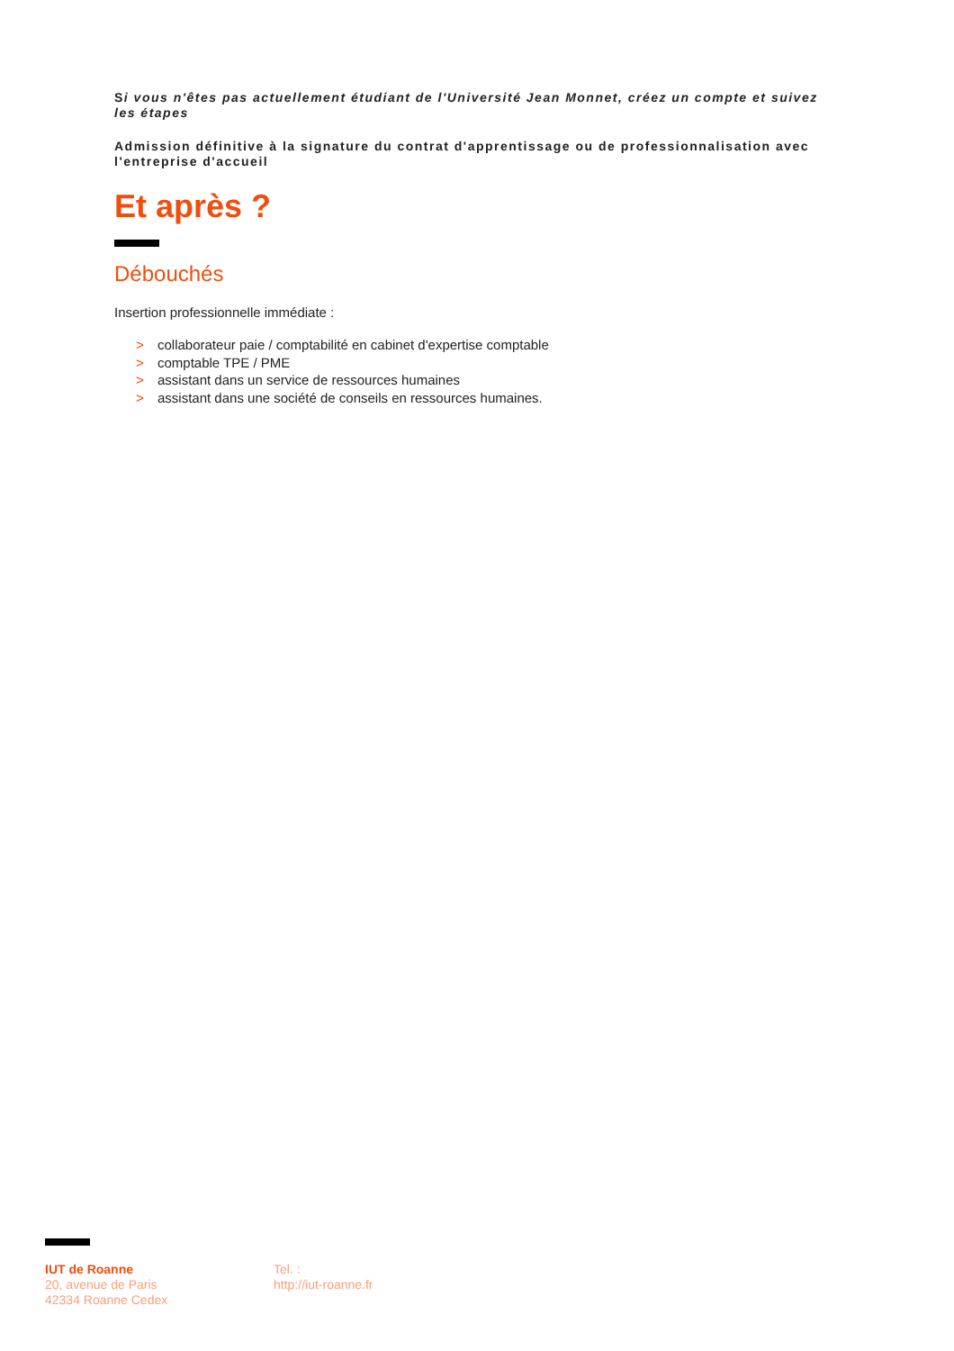Si vous n'êtes pas actuellement étudiant de l'Université Jean Monnet, créez un compte et suivez les étapes
Admission définitive à la signature du contrat d'apprentissage ou de professionnalisation avec l'entreprise d'accueil
Et après ?
Débouchés
Insertion professionnelle immédiate :
> collaborateur paie / comptabilité en cabinet d'expertise comptable
> comptable TPE / PME
> assistant dans un service de ressources humaines
> assistant dans une société de conseils en ressources humaines.
IUT de Roanne
20, avenue de Paris
42334 Roanne Cedex
Tel. :
http://iut-roanne.fr